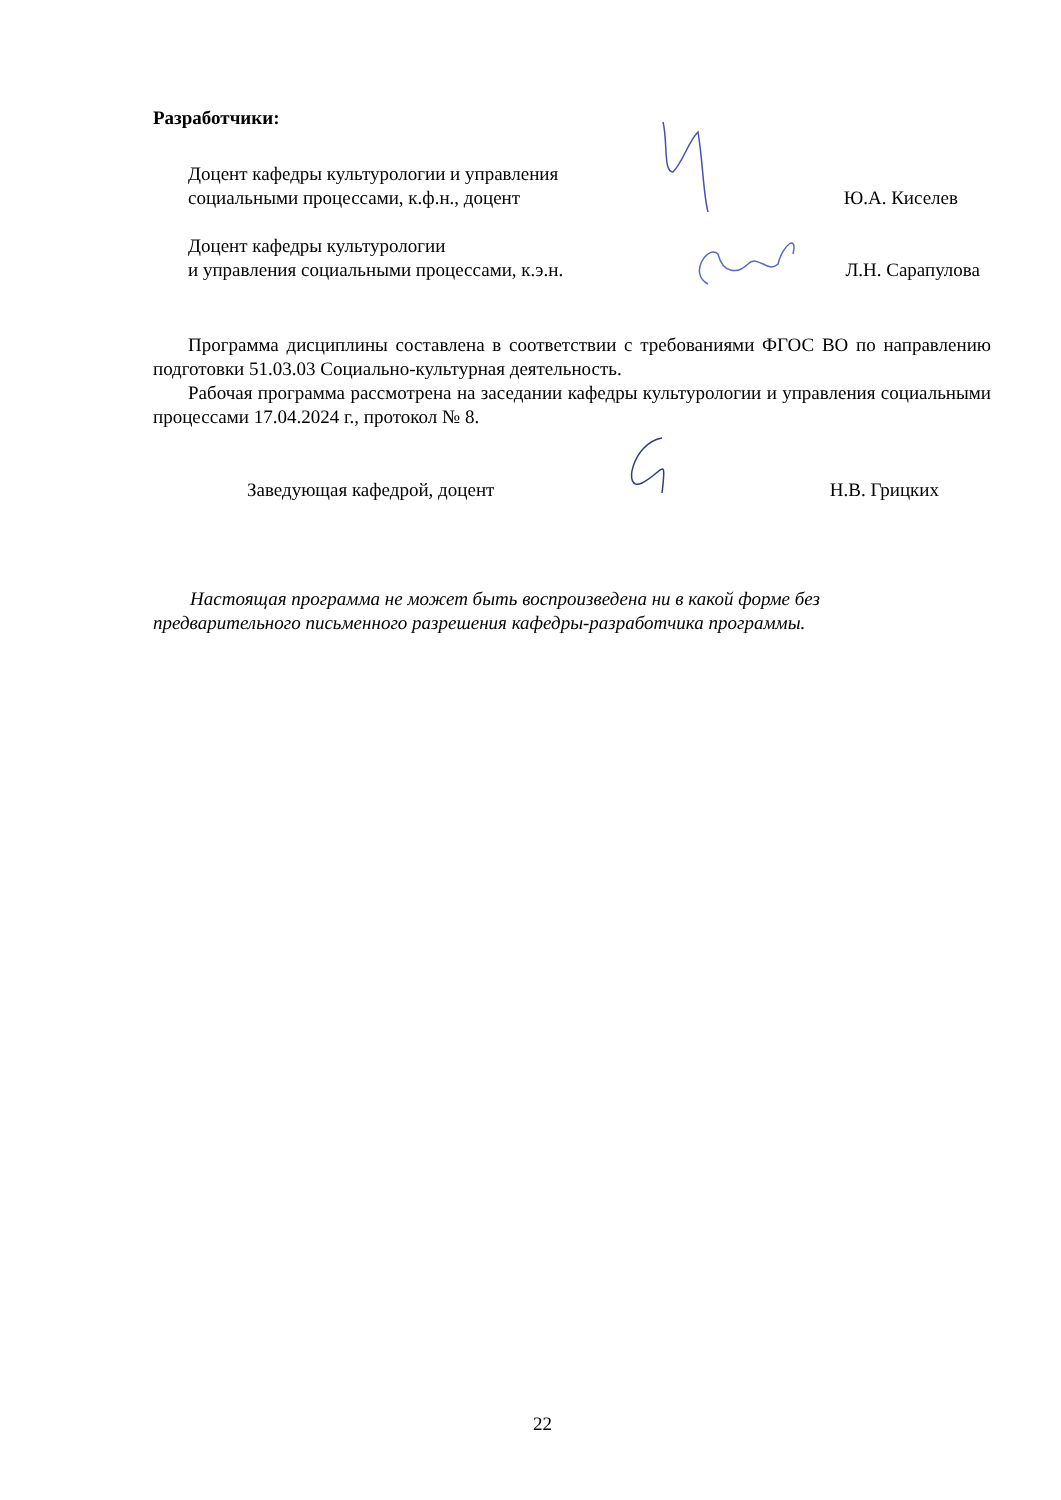Разработчики:
Доцент кафедры культурологии и управления
социальными процессами, к.ф.н., доцент
Ю.А. Киселев
Доцент кафедры культурологии
и управления социальными процессами, к.э.н.
Л.Н. Сарапулова
Программа дисциплины составлена в соответствии с требованиями ФГОС ВО по направлению подготовки 51.03.03 Социально-культурная деятельность.
Рабочая программа рассмотрена на заседании кафедры культурологии и управления социальными процессами 17.04.2024 г., протокол № 8.
Заведующая кафедрой, доцент
Н.В. Грицких
Настоящая программа не может быть воспроизведена ни в какой форме без
предварительного письменного разрешения кафедры-разработчика программы.
22